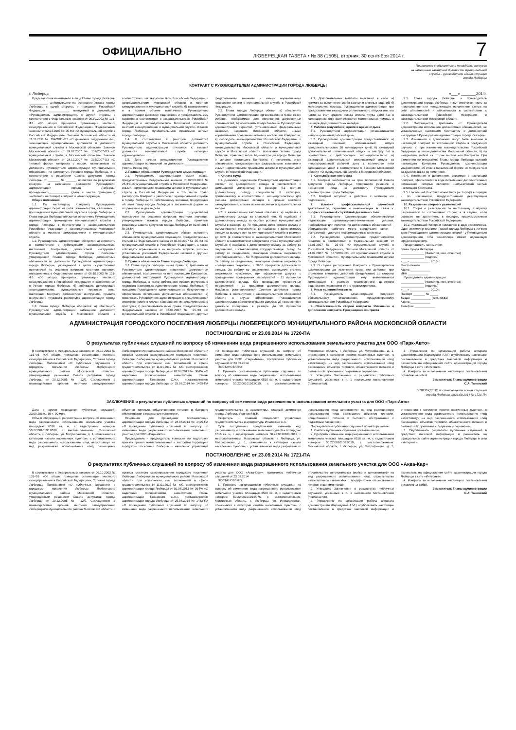ОФИЦИАЛЬНО ЛЮБЕРЕЦКАЯ ГАЗЕТА • № 38 (1505), вторник, 30 сентября 2014 г. 7
Приложение к объявлению о проведении конкурса
на замещение вакантной должности муниципальной
службы – руководителя администрации
города Люберцы
КОНТРАКТ С РУКОВОДИТЕЛЕМ АДМИНИСТРАЦИИ ГОРОДА ЛЮБЕРЦЫ
г. Люберцы «___» _______2014г.
Представитель нанимателя в лице Главы города Люберцы ___________, действующего на основании Устава города Люберцы, с одной стороны, и гражданин Российской Федерации ____________, именуемый в дальнейшем «Руководитель администрации», с другой стороны в соответствии с Федеральным законом от 06.10.2003 № 131-ФЗ «Об общих принципах организации местного самоуправления в Российской Федерации», Федеральным законом от 02.03.2007 № 25-ФЗ «О муниципальной службе в Российской Федерации», Законом Московской области от 11.11.2011 № 194/2011-ОЗ «О денежном содержании лиц, замещающих муниципальные должности и должности муниципальной службы в Московской области», Законом Московской области от 24.07.2007 № 137/2007-ОЗ «О муниципальной службе в Московской области», Законом Московской области от 28.12.2007 № 235/2007-ОЗ «О типовой форме контракта с лицом, назначаемым на должность руководителя администрации муниципального образования по контракту», Уставом города Люберцы, и в соответствии с решением Совета депутатов города Люберцы от _______ № ______, принятого по результатам конкурса на замещение должности Руководителя администрации города Люберцы, проведенного____________ (дата и место проведения) заключили настоящий контракт о нижеследующем:
Общие положения
1.1. По настоящему Контракту Руководитель администрации берет на себя обязательства, связанные с прохождением муниципальной службы в городе Люберцы, а Глава города Люберцы обязуется обеспечить Руководителю администрации прохождение муниципальной службы в городе Люберцы в соответствии с законодательством Российской Федерации и законодательством Московской области о местном самоуправлении и муниципальной службе.
1.2. Руководитель администрации обязуется: а) исполнять в соответствии с действующим законодательством, настоящим Контрактом, должностной инструкцией Руководителя администрации города Люберцы, утвержденной Главой города Люберцы, должностные обязанности по должности Руководителя администрации города Люберцы, учрежденной в целях осуществления полномочий по решению вопросов местного значения, определенных в Федеральном законе от 06.10.2003 № 131-ФЗ «Об общих принципах организации местного самоуправления в Российской Федерации» и закрепленных в Уставе города Люберцы; б) соблюдать действующее законодательство, муниципальные правовые акты, настоящий Контракт, должностную инструкцию, правила внутреннего трудового распорядка администрации города Люберцы;
1.3. Глава города Люберцы обязуется: а) обеспечить Руководителю администрации замещение должности муниципальной службы в Московской области в соответствии с законодательством Российской Федерации и законодательством Московской области о местном самоуправлении и муниципальной службе; б) своевременно и в полном объеме выплачивать Руководителю администрации денежное содержание и предоставлять ему гарантии в соответствии с законодательством Российской Федерации и законодательством Московской области о местном самоуправлении и муниципальной службе, Уставом города Люберцы, муниципальными правовыми актами города Люберцы.
1.4. В соответствии с реестром должностей муниципальной службы в Московской области должность Руководителя администрации относится к высшей должности муниципальной службы категории «руководители».
1.5. Дата начала осуществления Руководителем администрации полномочий по должности ______________ (число, месяц, год)
2. Права и обязанности Руководителя администрации
2.1. Руководитель администрации имеет права, предусмотренные Федеральным законом от 02.03.2007 № 25-ФЗ «О муниципальной службе в Российской Федерации», иными нормативными правовыми актами о муниципальной службе в Российской Федерации, в том числе право расторгнуть Контракт и уволиться с муниципальной службы в городе Люберцы по собственному желанию, предупредив об этом Главу города Люберцы в письменной форме не позднее чем за две недели.
2.2. Руководитель администрации осуществляет полномочия по решению вопросов местного значения, утвержденные Уставом города Люберцы, принятым решением Совета депутатов города Люберцы от 02.06.2014 № 368/4.
2.3. Руководитель администрации обязан исполнять обязанности муниципального служащего, предусмотренные статьей 12 Федерального закона от 02.03.2007 № 25-ФЗ «О муниципальной службе в Российской Федерации», а также соблюдать ограничения и не нарушать запреты, которые установлены указанным Федеральным законом и другими федеральными законами.
3. Права и обязанности Главы города Люберцы.
3.1. Глава города Люберцы имеет право: а) требовать от Руководителя администрации исполнения должностных обязанностей, возложенных на него настоящим Контрактом, должностной инструкцией Руководителя администрации города Люберцы, а также соблюдения правил внутреннего трудового распорядка Администрации города Люберцы; б) поощрять Руководителя администрации за безупречное и эффективное исполнение должностных обязанностей; в) привлекать Руководителя администрации к дисциплинарной ответственности в случае совершения им дисциплинарного проступка; г) реализовывать иные права, предусмотренные Федеральным законом от 02.03.2007 № 25-ФЗ «О муниципальной службе в Российской Федерации», другими федеральными законами и иными нормативными правовыми актами о муниципальной службе в Российской Федерации.
3.2. Глава города Люберцы обязан: а) обеспечить Руководителю администрации организационно-технические условия, необходимые для исполнения должностных обязанностей; б) обеспечить предоставление Руководителю администрации гарантий, установленных федеральными законами, законами Московской области, иными нормативными правовыми актами и настоящим Контрактом; в) соблюдать законодательство Российской Федерации о муниципальной службе в Российской Федерации, законодательство Московской области о муниципальной службе в Московской области, положения Устава города Люберцы, правовых актов Администрации города Люберцы и условия настоящего Контракта; г) исполнять иные обязанности, предусмотренные федеральными законами и иными нормативными правовыми актами о муниципальной службе в Российской Федерации.
4. Оплата труда
4.1. Денежное содержание Руководителя администрации состоит из должностного оклада в соответствии с замещаемой должностью в размере 4,3 кратном должностному окладу специалиста II категории, применяемому в соответствии с законодательством для расчета должностных окладов в органах местного самоуправления, а также из ежемесячных и дополнительных выплат.
4.2. К ежемесячным выплатам относятся: а) надбавка к должностному окладу за классный чин; б) надбавка к должностному окладу за особые условия муниципальной службы в размере до 70 процентов должностного оклада и выплачивается ежемесячно; в) надбавка к должностному окладу за выслугу лет на муниципальной службе в размере до 30% (в соответствии с законодательством Московской области в зависимости от конкретного стажа муниципальной службы); г) надбавка к должностному окладу за работу со сведениями, составляющими государственную тайну. За работу со сведениями, имеющими степень секретности «особой важности», - 50-75 процентов должностного оклада. За работу со сведениями, имеющими степень секретности «совершенно секретно», - 30-50 процентов должностного оклада. За работу со сведениями, имеющими степень секретности «секретно», при оформлении допуска с проведением проверочных мероприятий - 15 процентов должностного оклада, без проведения проверочных мероприятий - 10 процентов должностного оклада. Надбавка устанавливается Советом депутатов города Люберцы в соответствии с законодательством Московской области в случае оформления Руководителем администрации соответствующего допуска; д) ежемесячное денежное поощрение в размере до 90 процентов должностного оклада.
4.3. Дополнительные выплаты включают в себя: а) премию за выполнение особо важных и сложных заданий; б) материальную помощь. Руководителю администрации при предоставлении ежегодного оплачиваемого отпуска или его части за счет средств фонда оплаты труда один раз в календарном году выплачивается материальная помощь в размере двух должностных окладов.
5. Рабочее (служебное) время и время отдыха
5.1. Руководителю администрации устанавливается ненормированный рабочий день.
5.2. Руководителю администрации предоставляются: а) ежегодный основной оплачиваемый отпуск продолжительностью 30 календарных дней; б) ежегодный дополнительный оплачиваемый отпуск за выслугу лет в соответствии с действующим законодательством; в) ежегодный дополнительный оплачиваемый отпуск за ненормированный рабочий день в количестве пяти календарных дней в соответствии с Законом Московской области «О муниципальной службе в Московской области».
6. Срок действия контракта
6.1. Контракт заключается на срок полномочий Совета депутатов города Люберцы, принявшего решение о назначении лица на должность Руководителя администрации города Люберцы.
6.2. Контракт вступает в действие с момента его подписания.
7. Условия профессиональной служебной деятельности, гарантии и компенсации в связи с профессиональной служебной деятельностью
7.1. Руководителю администрации обеспечиваются надлежащие организационно-технические условия, необходимые для исполнения должностных обязанностей: - оборудование рабочего места средствами связи; - оргтехникой; - доступ к информационным системам.
7.2. Руководителю администрации предоставляются гарантии в соответствии с Федеральным законом от 02.03.2007 № 25-ФЗ «О муниципальной службе в Российской Федерации», Законом Московской области от 24.07.2007 № 137/2007-ОЗ «О муниципальной службе в Московской области», муниципальными правовыми актами города Люберцы.
7.3. В случае расторжения Контракта с Руководителем администрации до истечения срока его действия при отсутствии виновных действий (бездействия) со стороны Руководителя администрации ему выплачивается компенсация в размере трехмесячного денежного содержания независимо от его трудоустройства.
8. Иные условия Контракта
8.1. Руководитель администрации подлежит обязательному страхованию, предусмотренному законодательством Российской Федерации.
9. Ответственность сторон контракта. Изменение и дополнение контракта. Прекращение контракта
9.1. Глава города Люберцы и Руководитель администрации города Люберцы несут ответственность за неисполнение или ненадлежащее исполнение взятых на себя обязанностей и обязательств в соответствии с законодательством Российской Федерации и законодательством Московской области.
9.2. Запрещается требовать от Руководителя администрации исполнения должностных обязанностей, не установленных настоящим Контрактом и должностной инструкцией Руководителя администрации города Люберцы.
9.3. Изменения и дополнения могут быть внесены в настоящий Контракт по соглашению сторон в следующих случаях: а) при изменении законодательства Российской Федерации и законодательства Московской области; б) по инициативе любой из сторон настоящего Контракта. При изменении по инициативе Главы города Люберцы условий настоящего Контракта Руководитель администрации уведомляется об этом в письменной форме не позднее чем за два месяца до их изменения.
9.4. Изменения и дополнения, вносимые в настоящий Контракт, оформляются в виде письменных дополнительных соглашений, которые являются неотъемлемой частью настоящего Контракта.
9.5. Настоящий Контракт может быть расторгнут в порядке и по основаниям, предусмотренным действующим законодательством Российской Федерации.
10. Разрешение споров и разногласий
10.1. Споры и разногласия по настоящему Контракту разрешаются по соглашению сторон, а в случае, если согласие не достигнуто, в порядке, предусмотренном законодательством Российской Федерации.
10.2. Настоящий Контракт составлен в двух экземплярах. Один экземпляр хранится Главой города Люберцы в личном деле Руководителя администрации, второй - у Руководителя администрации. Оба экземпляра имеют одинаковую юридическую силу.
Представитель нанимателя
Глава города Люберцы
______________ (Фамилия, имя, отчество)
______________ (подпись)
«___» ____________ 2010 г.
Место печати
Адрес:____________
ИНН ____________
Руководитель администрации
______________ (Фамилия, имя, отчество)
______________ (подпись)
«___» ____________ 2010 г.
Паспорт _______ № _____
Выдан ____________ (кем, когда)
Адрес:____________
Телефон: ____________
АДМИНИСТРАЦИЯ ГОРОДСКОГО ПОСЕЛЕНИЯ ЛЮБЕРЦЫ ЛЮБЕРЕЦКОГО МУНИЦИПАЛЬНОГО РАЙОНА МОСКОВСКОЙ ОБЛАСТИ
ПОСТАНОВЛЕНИЕ от 23.09.2014 № 1720-ПА
О результатах публичных слушаний по вопросу об изменении вида разрешенного использования земельного участка для ООО «Парк-Авто»
В соответствии с Федеральным законом от 06.10.2003 № 131-ФЗ «Об общих принципах организации местного самоуправления в Российской Федерации», Уставом города Люберцы, Положением «О публичных слушаниях в городском поселении Люберцы Люберецкого муниципального района Московской области», утвержденным решением Совета депутатов города Люберцы от 20.12.2005 № 12/2, Соглашением о взаимодействии органов местного самоуправления Люберецкого муниципального района Московской области и органов местного самоуправления городского поселения Люберцы Люберецкого муниципального района Московской области при исполнении ими полномочий в сфере градостроительства от 11.01.2012 № 4/С, распоряжением администрации города Люберцы от 02.08.2013 № 36-РА «О наделении полномочиями заместителя Главы администрации Таневского С.А.», постановлением администрации города Люберцы от 28.08.2014 № 1495-ПА «О проведении публичных слушаний по вопросу об изменении вида разрешенного использования земельного участка для ООО «Парк-Авто»», протоколом публичных слушаний от 23.09.2014
ПОСТАНОВЛЯЮ:
1. Признать состоявшимися публичные слушания по вопросу об изменении вида разрешенного использования земельного участка площадью 6516 кв. м, с кадастровым номером 50:22:0010106:0019, с местоположением: Московская область, г. Люберцы, ул. Митрофанова, д. 1, отнесенного к категории «земли населенных пунктов», с установленного вида разрешенного использования «под автостоянку» на вид разрешенного использования «под размещение объектов торговли, общественного питания и бытового обслуживания с подземным паркингом».
2. Утвердить Заключение о результатах публичных слушаний, указанных в п. 1 настоящего постановления (прилагается).
3. Управлению по организации работы аппарата администрации (Карамушко А.М.) опубликовать настоящее постановление в средствах массовой информации и разместить на официальном сайте администрации города Люберцы в сети «Интернет».
4. Контроль за исполнением настоящего постановления оставляю за собой.
Заместитель Главы администрации
С.А. Таневский
УТВЕРЖДЕНО постановлением администрации
города Люберцы от23.09.2014 № 1720-ПА
ЗАКЛЮЧЕНИЕ о результатах публичных слушаний по вопросу об изменении вида разрешенного использования земельного участка для ООО «Парк-Авто»
Дата и время проведения публичных слушаний: 23.09.2014г., 16 ч. 00 мин.
Объект обсуждения: рассмотрение вопроса об изменении вида разрешенного использования земельного участка площадью 6516 кв. м, с кадастровым номером 50:22:0010106:0019, с местоположением: Московская область, г. Люберцы, ул. Митрофанова, д. 1, отнесенного к категории «земли населенных пунктов», с установленного вида разрешенного использования «под автостоянку» на вид разрешенного использования «под размещение объектов торговли, общественного питания и бытового обслуживания с подземным паркингом».
Основание для проведения: постановление администрации города Люберцы от 28.08.2014 № 1495-ПА «О проведении публичных слушаний по вопросу об изменении вида разрешенного использования земельного участка для ООО «Парк-Авто».
Председатель - председатель комиссии по подготовке проекта правил землепользования и застройки территории городского поселения Люберцы - начальник управления градостроительства и архитектуры, главный архитектор города Люберцы Ясинский В.Н.
Секретарь - главный специалист управления градостроительства и архитектуры Ильинская С.А.
Суть поступивших предложений: изменить вид разрешенного использования земельного участка площадью 6516 кв. м, с кадастровым номером 50:22:0010106:0019, с местоположением: Московская область, г. Люберцы, ул. Митрофанова, д. 1, отнесенного к категории «земли населенных пунктов», с установленного вида разрешенного использования «под автостоянку» на вид разрешенного использования «под размещение объектов торговли, общественного питания и бытового обслуживания с подземным паркингом».
По результатам публичных слушаний принято решение:
1. Считать публичные слушания состоявшимися.
2. Одобрить изменение вида разрешенного использования земельного участка площадью 6516 кв. м, с кадастровым номером 50:22:0010106:0019, с местоположением: Московская область, г. Люберцы, ул. Митрофанова, д. 1, отнесенного к категории «земли населенных пунктов», с установленного вида разрешенного использования «под автостоянку» на вид разрешенного использования «под размещение объектов торговли, общественного питания и бытового обслуживания с подземным паркингом».
3. Опубликовать результаты публичных слушаний в средствах массовой информации и разместить на официальном сайте администрации города Люберцы в сети «Интернет».
ПОСТАНОВЛЕНИЕ от 23.09.2014 № 1721-ПА
О результатах публичных слушаний по вопросу об изменении вида разрешенного использования земельного участка для ООО «Аква-Кар»
В соответствии с Федеральным законом от 06.10.2003 № 131-ФЗ «Об общих принципах организации местного самоуправления в Российской Федерации», Уставом города Люберцы, Положением «О публичных слушаниях в городском поселении Люберцы Люберецкого муниципального района Московской области», утвержденным решением Совета депутатов города Люберцы от 20.12.2005 № 12/2, Соглашением о взаимодействии органов местного самоуправления Люберецкого муниципального района Московской области и органов местного самоуправления городского поселения Люберцы Люберецкого муниципального района Московской области при исполнении ими полномочий в сфере градостроительства от 11.01.2012 № 4/С, распоряжением администрации города Люберцы от 02.08.2013 № 36-РА «О наделении полномочиями заместителя Главы администрации Таневского С.А.», постановлением администрации города Люберцы от 25.08.2014 № 1482-ПА «О проведении публичных слушаний по вопросу об изменении вида разрешенного использования земельного участка для ООО «Аква-Кар»», протоколом публичных слушаний от 23.09.2014
ПОСТАНОВЛЯЮ:
1. Признать состоявшимися публичные слушания по вопросу об изменении вида разрешенного использования земельного участка площадью 3500 кв. м, с кадастровым номером 50:22:0010109:0076, с местоположением: Московская область, г. Люберцы, ул. Инициативная, отнесенного к категории «земли населенных пунктов», с установленного вида разрешенного использования «под строительство автокомплекса (мойка и шиномонтаж)» на вид разрешенного использования «под строительство автокомплекса (автомойка с предприятием общественного питания и шиномонтажа)».
2. Утвердить Заключение о результатах публичных слушаний, указанных в п. 1 настоящего постановления (прилагается).
3. Управлению по организации работы аппарата администрации (Карамушко А.М.) опубликовать настоящее постановление в средствах массовой информации и разместить на официальном сайте администрации города Люберцы в сети «Интернет».
4. Контроль за исполнением настоящего постановления оставляю за собой.
Заместитель Главы администрации
С.А. Таневский